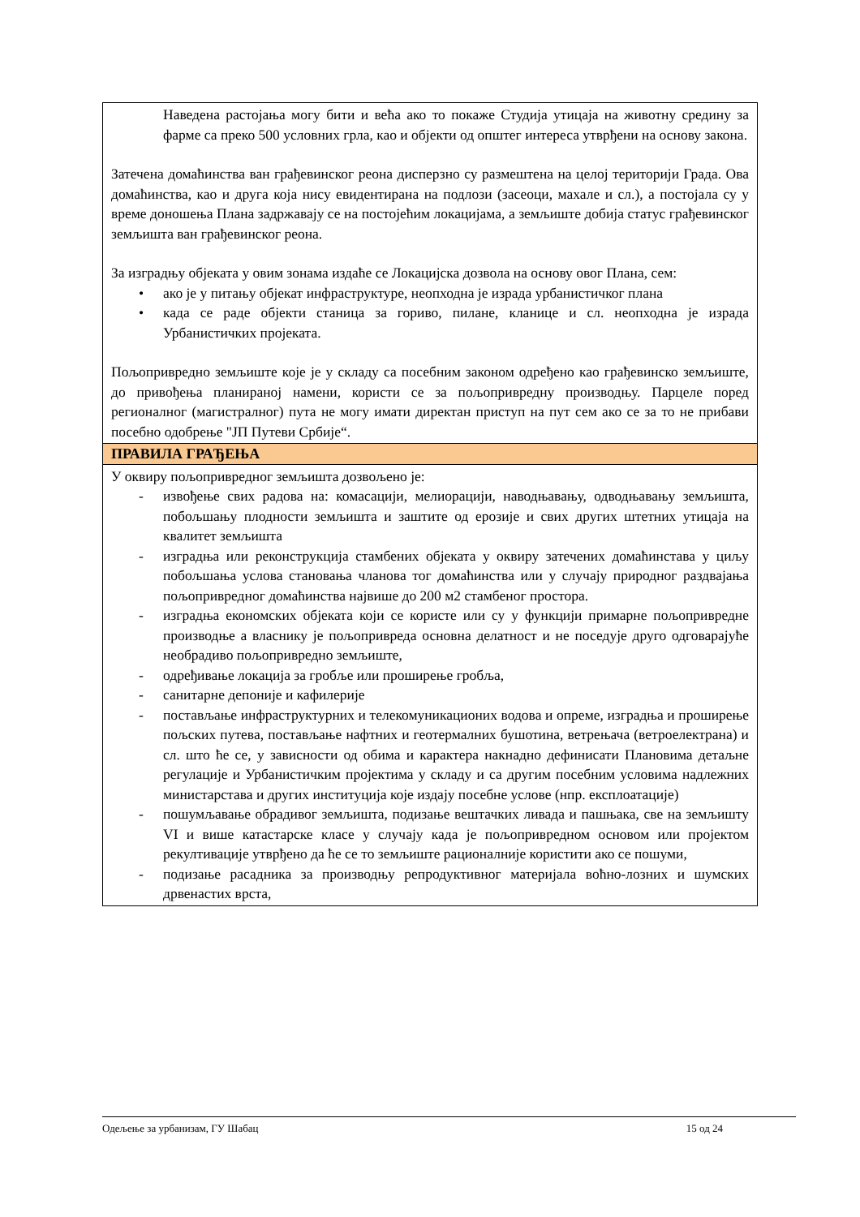| Наведена растојања могу бити и већа ако то покаже Студија утицаја на животну средину за фарме са преко 500 условних грла, као и објекти од општег интереса утврђени на основу закона. Затечена домаћинства ван грађевинског реона дисперзно су размештена на целој територији Града. Ова домаћинства, као и друга која нису евидентирана на подлози (засеоци, махале и сл.), а постојала су у време доношења Плана задржавају се на постојећим локацијама, а земљиште добија статус грађевинског земљишта ван грађевинског реона. За изградњу објеката у овим зонама издаће се Локацијска дозвола на основу овог Плана, сем: • ако је у питању објекат инфраструктуре, неопходна је израда урбанистичког плана • када се раде објекти станица за гориво, пилане, кланице и сл. неопходна је израда Урбанистичких пројеката. Пољопривредно земљиште које је у складу са посебним законом одређено као грађевинско земљиште, до привођења планираној намени, користи се за пољопривредну производњу. Парцеле поред регионалног (магистралног) пута не могу имати директан приступ на пут сем ако се за то не прибави посебно одобрење "ЈП Путеви Србије“. |
| ПРАВИЛА ГРАЂЕЊА |
| У оквиру пољопривредног земљишта дозвољено је: - извођење свих радова на: комасацији, мелиорацији, наводњавању, одводњавању земљишта, побољшању плодности земљишта и заштите од ерозије и свих других штетних утицаја на квалитет земљишта - изградња или реконструкција стамбених објеката у оквиру затечених домаћинстава у циљу побољшања услова становања чланова тог домаћинства или у случају природног раздвајања пољопривредног домаћинства највише до 200 м2 стамбеног простора. - изградња економских објеката који се користе или су у функцији примарне пољопривредне производње а власнику је пољопривреда основна делатност и не поседује друго одговарајуће необрадиво пољопривредно земљиште, - одређивање локација за гробље или проширење гробља, - санитарне депоније и кафилерије - постављање инфраструктурних и телекомуникационих водова и опреме, изградња и проширење пољских путева, постављање нафтних и геотермалних бушотина, ветрењача (ветроелектрана) и сл. што ће се, у зависности од обима и карактера накнадно дефинисати Плановима детаљне регулације и Урбанистичким пројектима у складу и са другим посебним условима надлежних министарстава и других институција које издају посебне услове (нпр. експлоатације) - пошумљавање обрадивог земљишта, подизање вештачких ливада и пашњака, све на земљишту VI и више катастарске класе у случају када је пољопривредном основом или пројектом рекултивације утврђено да ће се то земљиште рационалније користити ако се пошуми, - подизање расадника за производњу репродуктивног материјала воћно-лозних и шумских дрвенастих врста, |
Одељење за урбанизам, ГУ Шабац 15 од 24